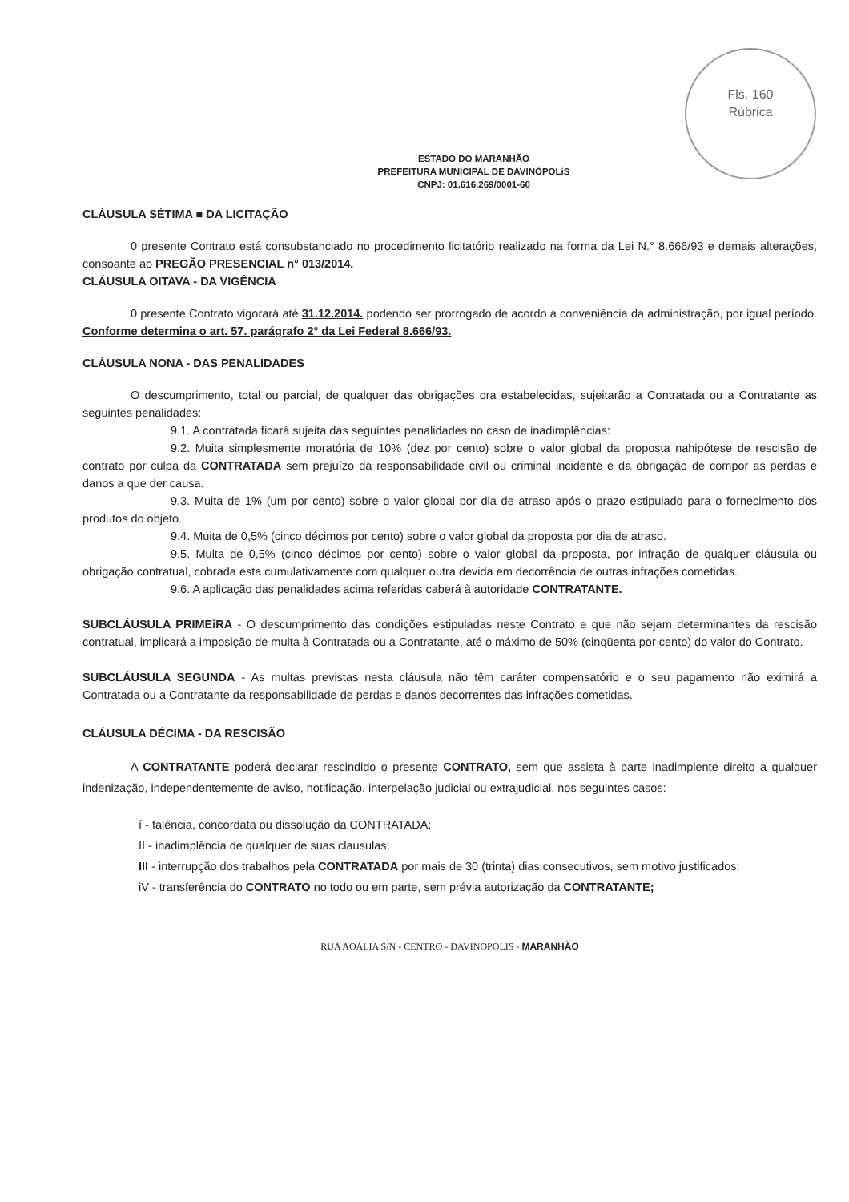Fls. 160
Rúbrica
ESTADO DO MARANHÃO
PREFEITURA MUNICIPAL DE DAVINÓPOLiS
CNPJ: 01.616.269/0001-60
CLÁUSULA SÉTIMA ■ DA LICITAÇÃO
0 presente Contrato está consubstanciado no procedimento licitatório realizado na forma da Lei N.° 8.666/93 e demais alterações, consoante ao PREGÃO PRESENCIAL n° 013/2014.
CLÁUSULA OITAVA - DA VIGÊNCIA
0 presente Contrato vigorará até 31.12.2014. podendo ser prorrogado de acordo a conveniência da administração, por igual período. Conforme determina o art. 57. parágrafo 2° da Lei Federal 8.666/93.
CLÁUSULA NONA - DAS PENALIDADES
O descumprimento, total ou parcial, de qualquer das obrigações ora estabelecidas, sujeitarão a Contratada ou a Contratante as seguintes penalidades:
9.1. A contratada ficará sujeita das seguintes penalidades no caso de inadimplências:
9.2. Muita simplesmente moratória de 10% (dez por cento) sobre o valor global da proposta nahipótese de rescisão de contrato por culpa da CONTRATADA sem prejuízo da responsabilidade civil ou criminal incidente e da obrigação de compor as perdas e danos a que der causa.
9.3. Muita de 1% (um por cento) sobre o valor globai por dia de atraso após o prazo estipulado para o fornecimento dos produtos do objeto.
9.4. Muita de 0,5% (cinco décimos por cento) sobre o valor global da proposta por dia de atraso.
9.5. Multa de 0,5% (cinco décimos por cento) sobre o valor global da proposta, por infração de qualquer cláusula ou obrigação contratual, cobrada esta cumulativamente com qualquer outra devida em decorrência de outras infrações cometidas.
9.6. A aplicação das penalidades acima referidas caberá à autoridade CONTRATANTE.
SUBCLÁUSULA PRIMEiRA - O descumprimento das condições estipuladas neste Contrato e que não sejam determinantes da rescisão contratual, implicará a imposição de multa à Contratada ou a Contratante, até o máximo de 50% (cinqüenta por cento) do valor do Contrato.
SUBCLÁUSULA SEGUNDA - As multas previstas nesta cláusula não têm caráter compensatório e o seu pagamento não eximirá a Contratada ou a Contratante da responsabilidade de perdas e danos decorrentes das infrações cometidas.
CLÁUSULA DÉCIMA - DA RESCISÃO
A CONTRATANTE poderá declarar rescindido o presente CONTRATO, sem que assista à parte inadimplente direito a qualquer indenização, independentemente de aviso, notificação, interpelação judicial ou extrajudicial, nos seguintes casos:
í - falência, concordata ou dissolução da CONTRATADA;
II - inadimplência de qualquer de suas clausulas;
III - interrupção dos trabalhos pela CONTRATADA por mais de 30 (trinta) dias consecutivos, sem motivo justificados;
iV - transferência do CONTRATO no todo ou em parte, sem prévia autorização da CONTRATANTE;
RUA AOÁLIA S/N - CENTRO - DAVINOPOLIS - MARANHÃO